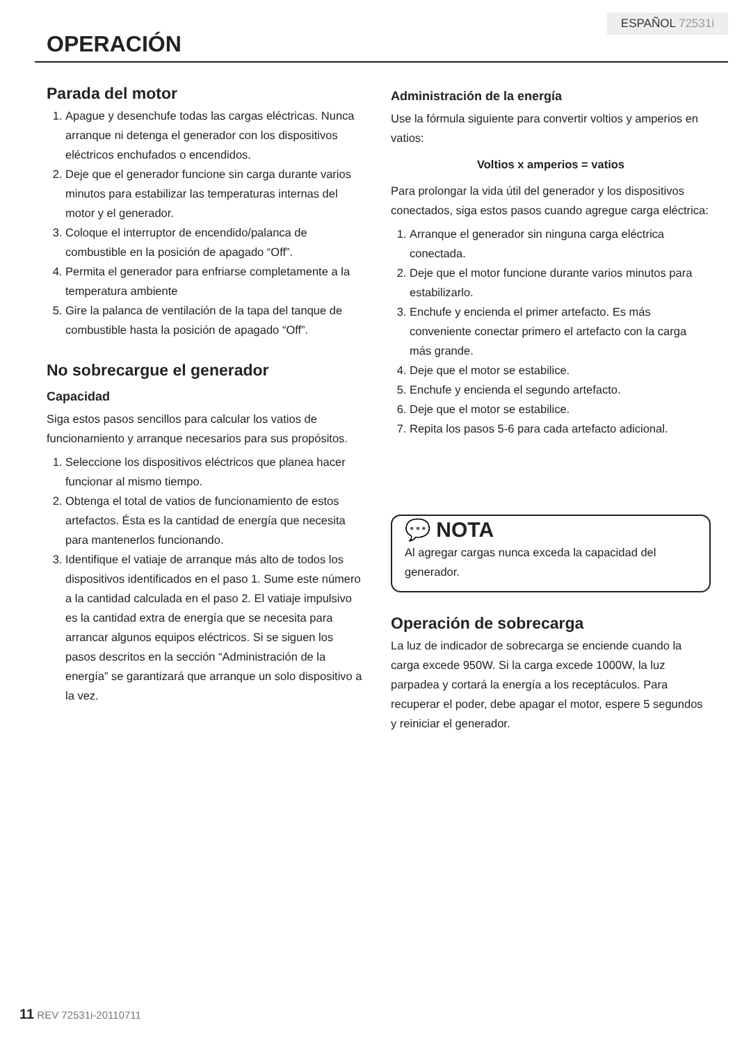ESPAÑOL 72531i
OPERACIÓN
Parada del motor
1. Apague y desenchufe todas las cargas eléctricas. Nunca arranque ni detenga el generador con los dispositivos eléctricos enchufados o encendidos.
2. Deje que el generador funcione sin carga durante varios minutos para estabilizar las temperaturas internas del motor y el generador.
3. Coloque el interruptor de encendido/palanca de combustible en la posición de apagado “Off”.
4. Permita el generador para enfriarse completamente a la temperatura ambiente
5. Gire la palanca de ventilación de la tapa del tanque de combustible hasta la posición de apagado “Off”.
No sobrecargue el generador
Capacidad
Siga estos pasos sencillos para calcular los vatios de funcionamiento y arranque necesarios para sus propósitos.
1. Seleccione los dispositivos eléctricos que planea hacer funcionar al mismo tiempo.
2. Obtenga el total de vatios de funcionamiento de estos artefactos. Ésta es la cantidad de energía que necesita para mantenerlos funcionando.
3. Identifique el vatiaje de arranque más alto de todos los dispositivos identificados en el paso 1. Sume este número a la cantidad calculada en el paso 2. El vatiaje impulsivo es la cantidad extra de energía que se necesita para arrancar algunos equipos eléctricos. Si se siguen los pasos descritos en la sección “Administración de la energía” se garantizará que arranque un solo dispositivo a la vez.
Administración de la energía
Use la fórmula siguiente para convertir voltios y amperios en vatios:
Voltios x amperios = vatios
Para prolongar la vida útil del generador y los dispositivos conectados, siga estos pasos cuando agregue carga eléctrica:
1. Arranque el generador sin ninguna carga eléctrica conectada.
2. Deje que el motor funcione durante varios minutos para estabilizarlo.
3. Enchufe y encienda el primer artefacto. Es más conveniente conectar primero el artefacto con la carga más grande.
4. Deje que el motor se estabilice.
5. Enchufe y encienda el segundo artefacto.
6. Deje que el motor se estabilice.
7. Repita los pasos 5-6 para cada artefacto adicional.
💬 NOTA
Al agregar cargas nunca exceda la capacidad del generador.
Operación de sobrecarga
La luz de indicador de sobrecarga se enciende cuando la carga excede 950W. Si la carga excede 1000W, la luz parpadea y cortará la energía a los receptáculos. Para recuperar el poder, debe apagar el motor, espere 5 segundos y reiniciar el generador.
11 REV 72531i-20110711